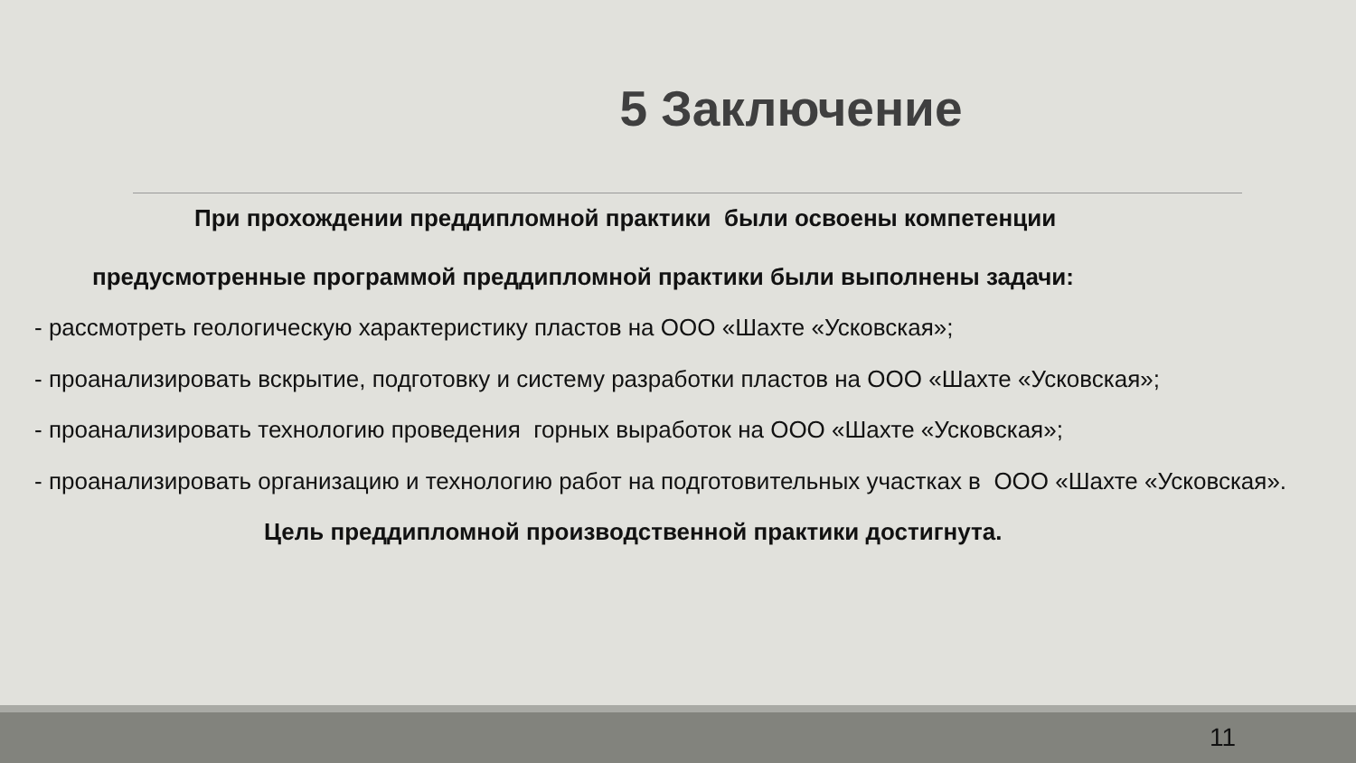5 Заключение
При прохождении преддипломной практики были освоены компетенции
предусмотренные программой преддипломной практики были выполнены задачи:
- рассмотреть геологическую характеристику пластов на ООО «Шахте «Усковская»;
- проанализировать вскрытие, подготовку и систему разработки пластов на ООО «Шахте «Усковская»;
- проанализировать технологию проведения горных выработок на ООО «Шахте «Усковская»;
- проанализировать организацию и технологию работ на подготовительных участках в ООО «Шахте «Усковская».
Цель преддипломной производственной практики достигнута.
11